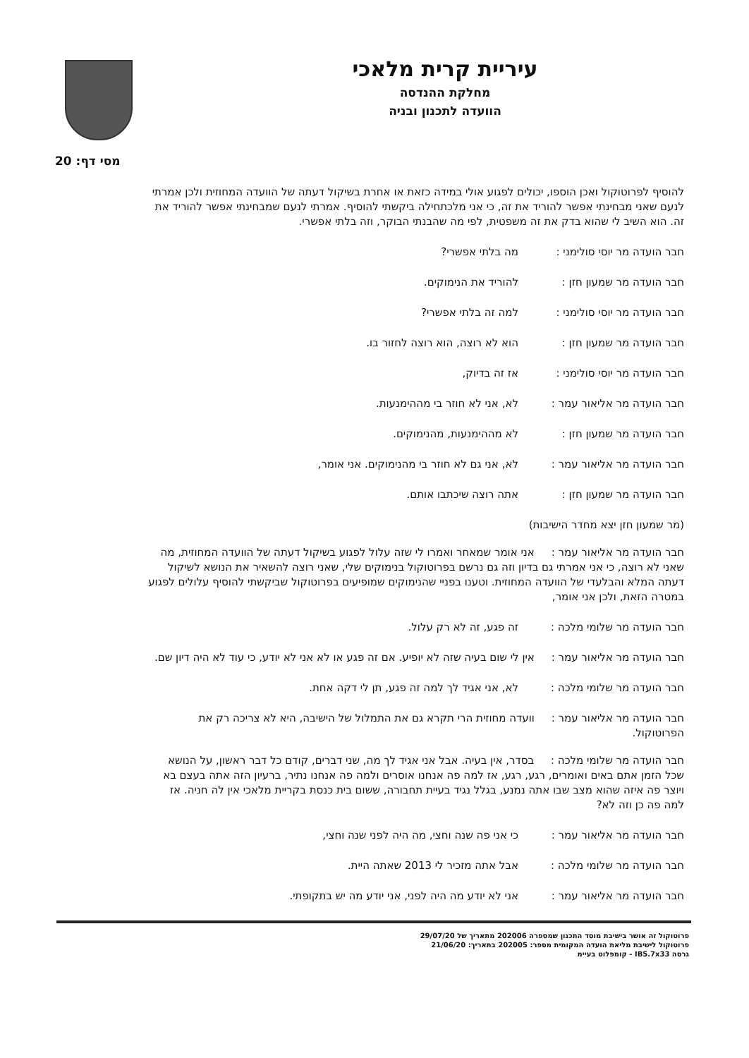עיריית קרית מלאכי
מחלקת ההנדסה
הוועדה לתכנון ובניה
מסי דף: 20
להוסיף לפרוטוקול ואכן הוספו, יכולים לפגוע אולי במידה כזאת או אחרת בשיקול דעתה של הוועדה המחוזית ולכן אמרתי לנעם שאני מבחינתי אפשר להוריד את זה, כי אני מלכתחילה ביקשתי להוסיף. אמרתי לנעם שמבחינתי אפשר להוריד את זה. הוא השיב לי שהוא בדק את זה משפטית, לפי מה שהבנתי הבוקר, וזה בלתי אפשרי.
חבר הועדה מר יוסי סולימני :
מה בלתי אפשרי?
חבר הועדה מר שמעון חזן : להוריד את הנימוקים.
חבר הועדה מר יוסי סולימני :
למה זה בלתי אפשרי?
חבר הועדה מר שמעון חזן : הוא לא רוצה, הוא רוצה לחזור בו.
חבר הועדה מר יוסי סולימני :
אז זה בדיוק,
חבר הועדה מר אליאור עמר : לא, אני לא חוזר בי מההימנעות.
חבר הועדה מר שמעון חזן : לא מההימנעות, מהנימוקים.
חבר הועדה מר אליאור עמר : לא, אני גם לא חוזר בי מהנימוקים. אני אומר,
חבר הועדה מר שמעון חזן : אתה רוצה שיכתבו אותם.
(מר שמעון חזן יצא מחדר הישיבות)
חבר הועדה מר אליאור עמר : אני אומר שמאחר ואמרו לי שזה עלול לפגוע בשיקול דעתה של הוועדה המחוזית, מה שאני לא רוצה, כי אני אמרתי גם בדיון וזה גם נרשם בפרוטוקול בנימוקים שלי, שאני רוצה להשאיר את הנושא לשיקול דעתה המלא והבלעדי של הוועדה המחוזית. וטענו בפניי שהנימוקים שמופיעים בפרוטוקול שביקשתי להוסיף עלולים לפגוע במטרה הזאת, ולכן אני אומר,
חבר הועדה מר שלומי מלכה : זה פגע, זה לא רק עלול.
חבר הועדה מר אליאור עמר : אין לי שום בעיה שזה לא יופיע. אם זה פגע או לא אני לא יודע, כי עוד לא היה דיון שם.
חבר הועדה מר שלומי מלכה : לא, אני אגיד לך למה זה פגע, תן לי דקה אחת.
חבר הועדה מר אליאור עמר : וועדה מחוזית הרי תקרא גם את התמלול של הישיבה, היא לא צריכה רק את הפרוטוקול.
חבר הועדה מר שלומי מלכה : בסדר, אין בעיה. אבל אני אגיד לך מה, שני דברים, קודם כל דבר ראשון, על הנושא שכל הזמן אתם באים ואומרים, רגע, רגע, אז למה פה אנחנו אוסרים ולמה פה אנחנו נתיר, ברעיון הזה אתה בעצם בא ויוצר פה איזה שהוא מצב שבו אתה נמנע, בגלל נגיד בעיית תחבורה, ששום בית כנסת בקריית מלאכי אין לה חניה. אז למה פה כן וזה לא?
חבר הועדה מר אליאור עמר : כי אני פה שנה וחצי, מה היה לפני שנה וחצי,
חבר הועדה מר שלומי מלכה : אבל אתה מזכיר לי 2013 שאתה היית.
חבר הועדה מר אליאור עמר : אני לא יודע מה היה לפני, אני יודע מה יש בתקופתי.
פרוטוקול זה אושר בישיבת מוסד התכנון שמספרה 202006 מתאריך של 29/07/20
פרוטוקול לישיבת מליאת הועדה המקומית מספר: 202005 בתאריך: 21/06/20
גרסה IB5.7x33 - קומפלוט בעיימ